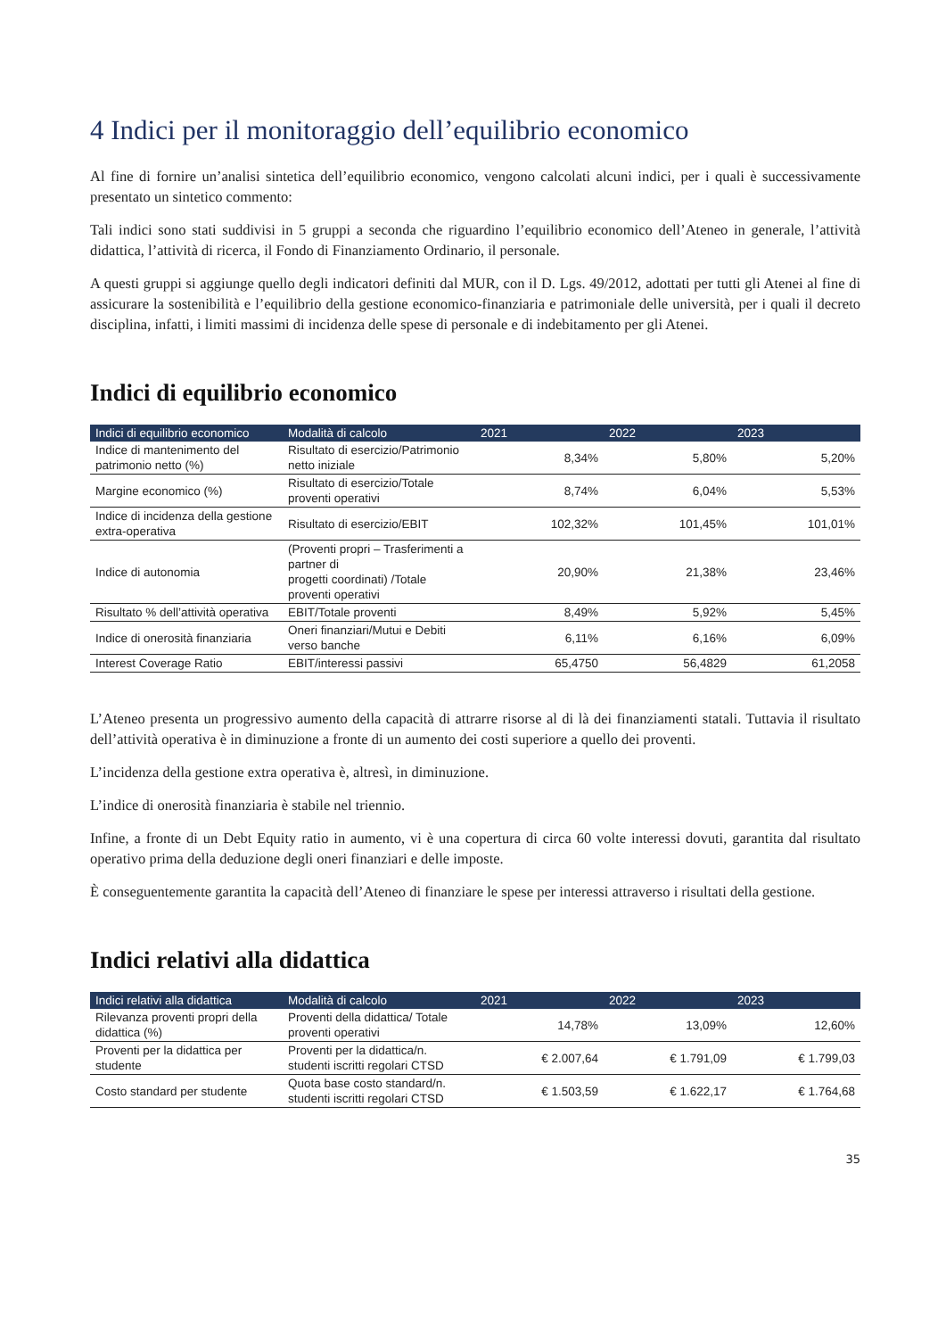4 Indici per il monitoraggio dell’equilibrio economico
Al fine di fornire un’analisi sintetica dell’equilibrio economico, vengono calcolati alcuni indici, per i quali è successivamente presentato un sintetico commento:
Tali indici sono stati suddivisi in 5 gruppi a seconda che riguardino l’equilibrio economico dell’Ateneo in generale, l’attività didattica, l’attività di ricerca, il Fondo di Finanziamento Ordinario, il personale.
A questi gruppi si aggiunge quello degli indicatori definiti dal MUR, con il D. Lgs. 49/2012, adottati per tutti gli Atenei al fine di assicurare la sostenibilità e l’equilibrio della gestione economico-finanziaria e patrimoniale delle università, per i quali il decreto disciplina, infatti, i limiti massimi di incidenza delle spese di personale e di indebitamento per gli Atenei.
Indici di equilibrio economico
| Indici di equilibrio economico | Modalità di calcolo | 2021 | 2022 | 2023 |
| --- | --- | --- | --- | --- |
| Indice di mantenimento del patrimonio netto (%) | Risultato di esercizio/Patrimonio netto iniziale | 8,34% | 5,80% | 5,20% |
| Margine economico (%) | Risultato di esercizio/Totale proventi operativi | 8,74% | 6,04% | 5,53% |
| Indice di incidenza della gestione extra-operativa | Risultato di esercizio/EBIT | 102,32% | 101,45% | 101,01% |
| Indice di autonomia | (Proventi propri – Trasferimenti a partner di progetti coordinati) /Totale proventi operativi | 20,90% | 21,38% | 23,46% |
| Risultato % dell’attività operativa | EBIT/Totale proventi | 8,49% | 5,92% | 5,45% |
| Indice di onerosità finanziaria | Oneri finanziari/Mutui e Debiti verso banche | 6,11% | 6,16% | 6,09% |
| Interest Coverage Ratio | EBIT/interessi passivi | 65,4750 | 56,4829 | 61,2058 |
L’Ateneo presenta un progressivo aumento della capacità di attrarre risorse al di là dei finanziamenti statali. Tuttavia il risultato dell’attività operativa è in diminuzione a fronte di un aumento dei costi superiore a quello dei proventi.
L’incidenza della gestione extra operativa è, altresì, in diminuzione.
L’indice di onerosità finanziaria è stabile nel triennio.
Infine, a fronte di un Debt Equity ratio in aumento, vi è una copertura di circa 60 volte interessi dovuti, garantita dal risultato operativo prima della deduzione degli oneri finanziari e delle imposte.
È conseguentemente garantita la capacità dell’Ateneo di finanziare le spese per interessi attraverso i risultati della gestione.
Indici relativi alla didattica
| Indici relativi alla didattica | Modalità di calcolo | 2021 | 2022 | 2023 |
| --- | --- | --- | --- | --- |
| Rilevanza proventi propri della didattica (%) | Proventi della didattica/ Totale proventi operativi | 14,78% | 13,09% | 12,60% |
| Proventi per la didattica per studente | Proventi per la didattica/n. studenti iscritti regolari CTSD | € 2.007,64 | € 1.791,09 | € 1.799,03 |
| Costo standard per studente | Quota base costo standard/n. studenti iscritti regolari CTSD | € 1.503,59 | € 1.622,17 | € 1.764,68 |
35